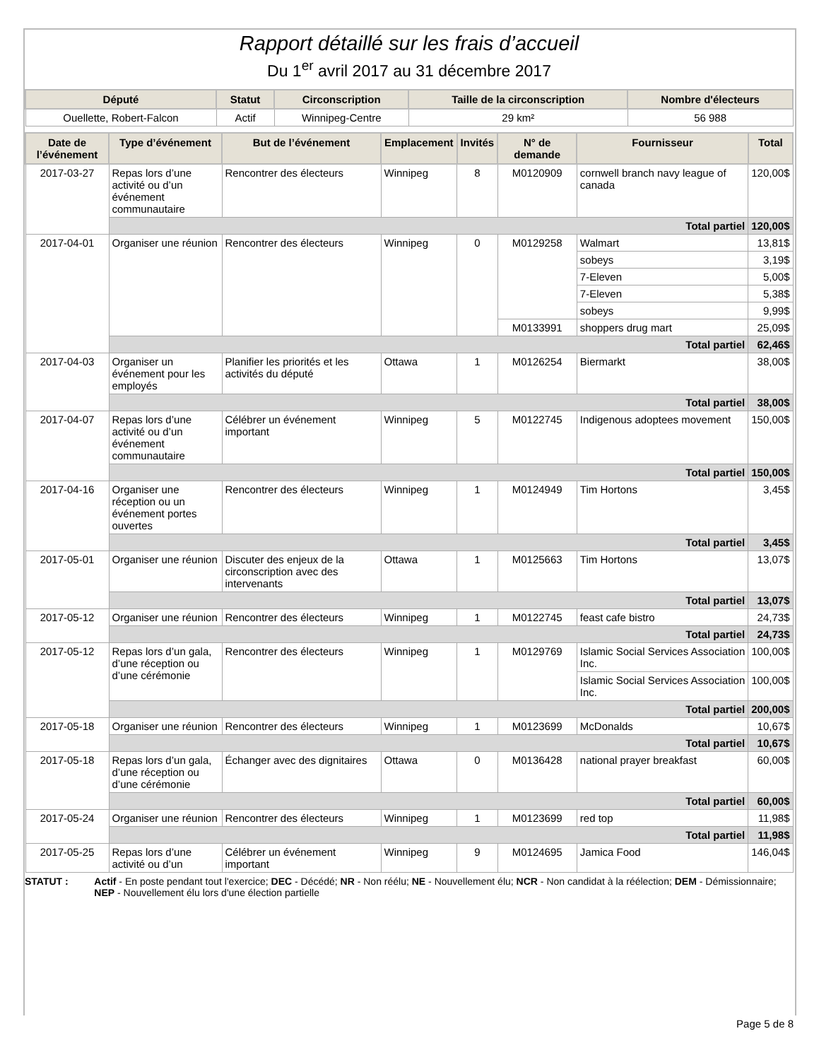Rapport détaillé sur les frais d’accueil
Du 1<sup>er</sup> avril 2017 au 31 décembre 2017
| Député | Statut | Circonscription | Taille de la circonscription | Nombre d'électeurs |
| --- | --- | --- | --- | --- |
| Ouellette, Robert-Falcon | Actif | Winnipeg-Centre | 29 km² | 56 988 |
| Date de l’événement | Type d’événement | But de l’événement | Emplacement | Invités | N° de demande | Fournisseur | Total |
| --- | --- | --- | --- | --- | --- | --- | --- |
| 2017-03-27 | Repas lors d’une activité ou d’un événement communautaire | Rencontrer des électeurs | Winnipeg | 8 | M0120909 | cornwell branch navy league of canada | 120,00$ |
| | Total partiel | | | | | | 120,00$ |
| 2017-04-01 | Organiser une réunion | Rencontrer des électeurs | Winnipeg | 0 | M0129258 | Walmart | 13,81$ |
| | | | | | | sobeys | 3,19$ |
| | | | | | | 7-Eleven | 5,00$ |
| | | | | | | 7-Eleven | 5,38$ |
| | | | | | | sobeys | 9,99$ |
| | | | | | M0133991 | shoppers drug mart | 25,09$ |
| | Total partiel | | | | | | 62,46$ |
| 2017-04-03 | Organiser un événement pour les employés | Planifier les priorités et les activités du député | Ottawa | 1 | M0126254 | Biermarkt | 38,00$ |
| | Total partiel | | | | | | 38,00$ |
| 2017-04-07 | Repas lors d’une activité ou d’un événement communautaire | Célébrer un événement important | Winnipeg | 5 | M0122745 | Indigenous adoptees movement | 150,00$ |
| | Total partiel | | | | | | 150,00$ |
| 2017-04-16 | Organiser une réception ou un événement portes ouvertes | Rencontrer des électeurs | Winnipeg | 1 | M0124949 | Tim Hortons | 3,45$ |
| | Total partiel | | | | | | 3,45$ |
| 2017-05-01 | Organiser une réunion | Discuter des enjeux de la circonscription avec des intervenants | Ottawa | 1 | M0125663 | Tim Hortons | 13,07$ |
| | Total partiel | | | | | | 13,07$ |
| 2017-05-12 | Organiser une réunion | Rencontrer des électeurs | Winnipeg | 1 | M0122745 | feast cafe bistro | 24,73$ |
| | Total partiel | | | | | | 24,73$ |
| 2017-05-12 | Repas lors d’un gala, d’une réception ou d’une cérémonie | Rencontrer des électeurs | Winnipeg | 1 | M0129769 | Islamic Social Services Association Inc. | 100,00$ |
| | | | | | | Islamic Social Services Association Inc. | 100,00$ |
| | Total partiel | | | | | | 200,00$ |
| 2017-05-18 | Organiser une réunion | Rencontrer des électeurs | Winnipeg | 1 | M0123699 | McDonalds | 10,67$ |
| | Total partiel | | | | | | 10,67$ |
| 2017-05-18 | Repas lors d’un gala, d’une réception ou d’une cérémonie | Échanger avec des dignitaires | Ottawa | 0 | M0136428 | national prayer breakfast | 60,00$ |
| | Total partiel | | | | | | 60,00$ |
| 2017-05-24 | Organiser une réunion | Rencontrer des électeurs | Winnipeg | 1 | M0123699 | red top | 11,98$ |
| | Total partiel | | | | | | 11,98$ |
| 2017-05-25 | Repas lors d’une activité ou d’un | Célébrer un événement important | Winnipeg | 9 | M0124695 | Jamica Food | 146,04$ |
STATUT : Actif - En poste pendant tout l'exercice; DEC - Décédé; NR - Non réélu; NE - Nouvellement élu; NCR - Non candidat à la réélection; DEM - Démissionnaire; NEP - Nouvellement élu lors d'une élection partielle
Page 5 de 8